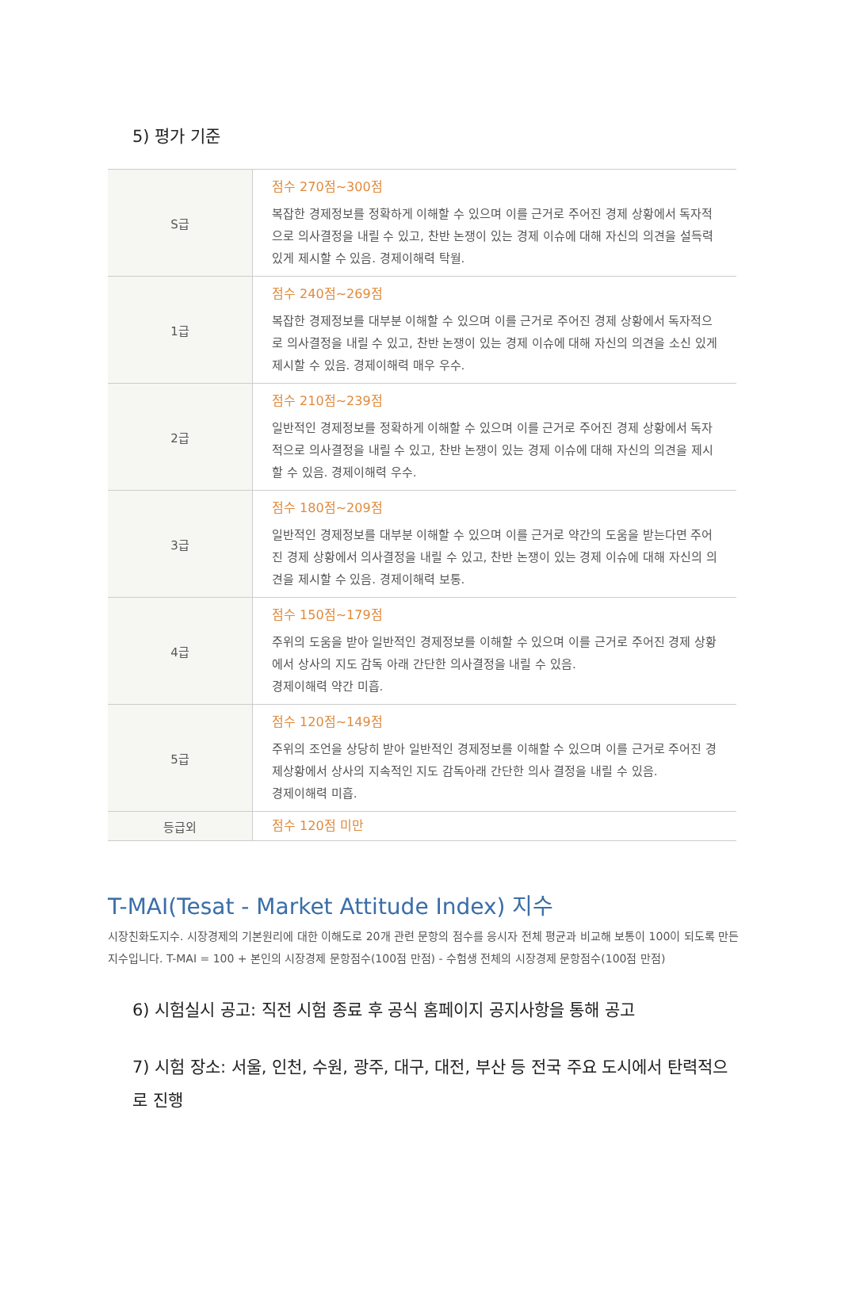5) 평가 기준
| S급 | 점수 270점~300점 복잡한 경제정보를 정확하게 이해할 수 있으며 이를 근거로 주어진 경제 상황에서 독자적으로 의사결정을 내릴 수 있고, 찬반 논쟁이 있는 경제 이슈에 대해 자신의 의견을 설득력 있게 제시할 수 있음. 경제이해력 탁월. |
| 1급 | 점수 240점~269점 복잡한 경제정보를 대부분 이해할 수 있으며 이를 근거로 주어진 경제 상황에서 독자적으로 의사결정을 내릴 수 있고, 찬반 논쟁이 있는 경제 이슈에 대해 자신의 의견을 소신 있게 제시할 수 있음. 경제이해력 매우 우수. |
| 2급 | 점수 210점~239점 일반적인 경제정보를 정확하게 이해할 수 있으며 이를 근거로 주어진 경제 상황에서 독자적으로 의사결정을 내릴 수 있고, 찬반 논쟁이 있는 경제 이슈에 대해 자신의 의견을 제시할 수 있음. 경제이해력 우수. |
| 3급 | 점수 180점~209점 일반적인 경제정보를 대부분 이해할 수 있으며 이를 근거로 약간의 도움을 받는다면 주어진 경제 상황에서 의사결정을 내릴 수 있고, 찬반 논쟁이 있는 경제 이슈에 대해 자신의 의견을 제시할 수 있음. 경제이해력 보통. |
| 4급 | 점수 150점~179점 주위의 도움을 받아 일반적인 경제정보를 이해할 수 있으며 이를 근거로 주어진 경제 상황에서 상사의 지도 감독 아래 간단한 의사결정을 내릴 수 있음. 경제이해력 약간 미흡. |
| 5급 | 점수 120점~149점 주위의 조언을 상당히 받아 일반적인 경제정보를 이해할 수 있으며 이를 근거로 주어진 경제상황에서 상사의 지속적인 지도 감독아래 간단한 의사 결정을 내릴 수 있음. 경제이해력 미흡. |
| 등급외 | 점수 120점 미만 |
T-MAI(Tesat - Market Attitude Index) 지수
시장친화도지수. 시장경제의 기본원리에 대한 이해도로 20개 관련 문항의 점수를 응시자 전체 평균과 비교해 보통이 100이 되도록 만든 지수입니다. T-MAI = 100 + 본인의 시장경제 문항점수(100점 만점) - 수험생 전체의 시장경제 문항점수(100점 만점)
6) 시험실시 공고: 직전 시험 종료 후 공식 홈페이지 공지사항을 통해 공고
7) 시험 장소: 서울, 인천, 수원, 광주, 대구, 대전, 부산 등 전국 주요 도시에서 탄력적으로 진행